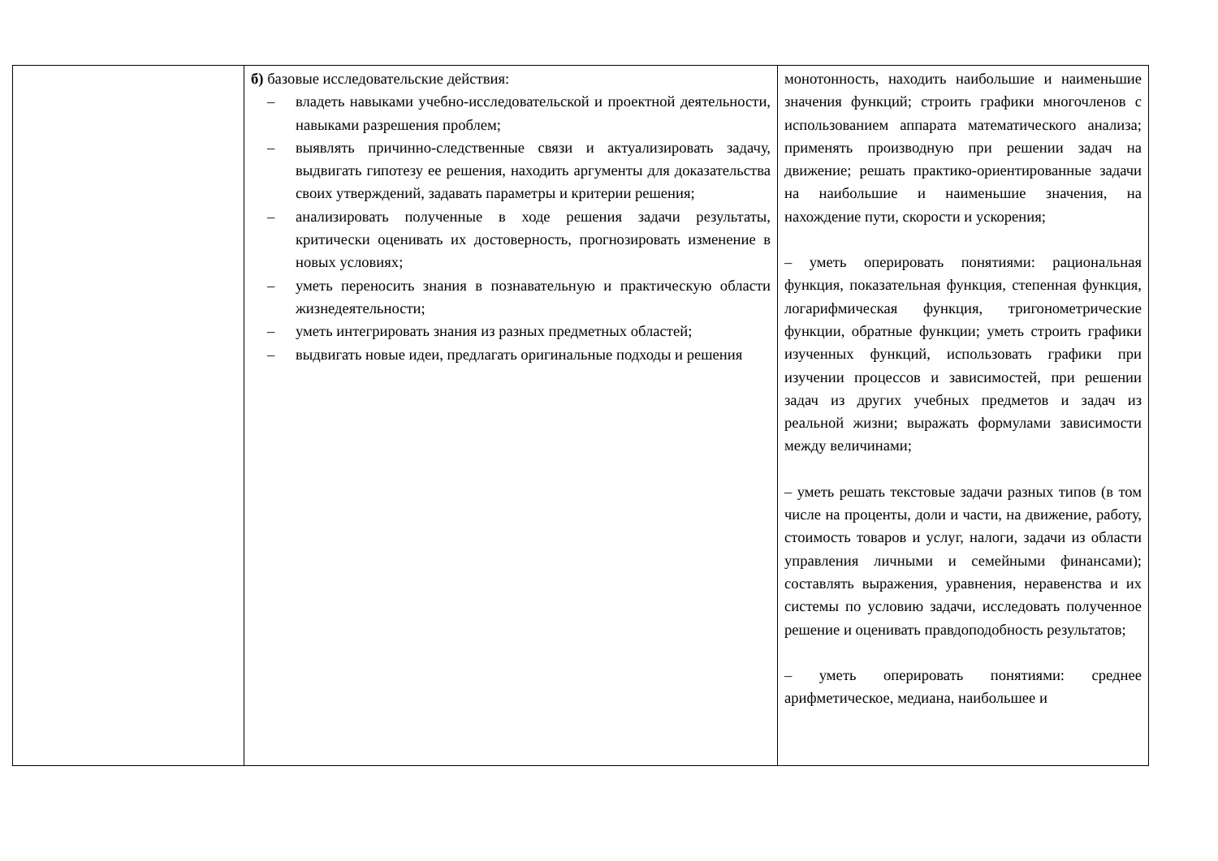| | б) базовые исследовательские действия: – владеть навыками учебно-исследовательской и проектной деятельности, навыками разрешения проблем; – выявлять причинно-следственные связи и актуализировать задачу, выдвигать гипотезу ее решения, находить аргументы для доказательства своих утверждений, задавать параметры и критерии решения; – анализировать полученные в ходе решения задачи результаты, критически оценивать их достоверность, прогнозировать изменение в новых условиях; – уметь переносить знания в познавательную и практическую области жизнедеятельности; – уметь интегрировать знания из разных предметных областей; – выдвигать новые идеи, предлагать оригинальные подходы и решения | монотонность, находить наибольшие и наименьшие значения функций; строить графики многочленов с использованием аппарата математического анализа; применять производную при решении задач на движение; решать практико-ориентированные задачи на наибольшие и наименьшие значения, на нахождение пути, скорости и ускорения; – уметь оперировать понятиями: рациональная функция, показательная функция, степенная функция, логарифмическая функция, тригонометрические функции, обратные функции; уметь строить графики изученных функций, использовать графики при изучении процессов и зависимостей, при решении задач из других учебных предметов и задач из реальной жизни; выражать формулами зависимости между величинами; – уметь решать текстовые задачи разных типов (в том числе на проценты, доли и части, на движение, работу, стоимость товаров и услуг, налоги, задачи из области управления личными и семейными финансами); составлять выражения, уравнения, неравенства и их системы по условию задачи, исследовать полученное решение и оценивать правдоподобность результатов; – уметь оперировать понятиями: среднее арифметическое, медиана, наибольшее и |